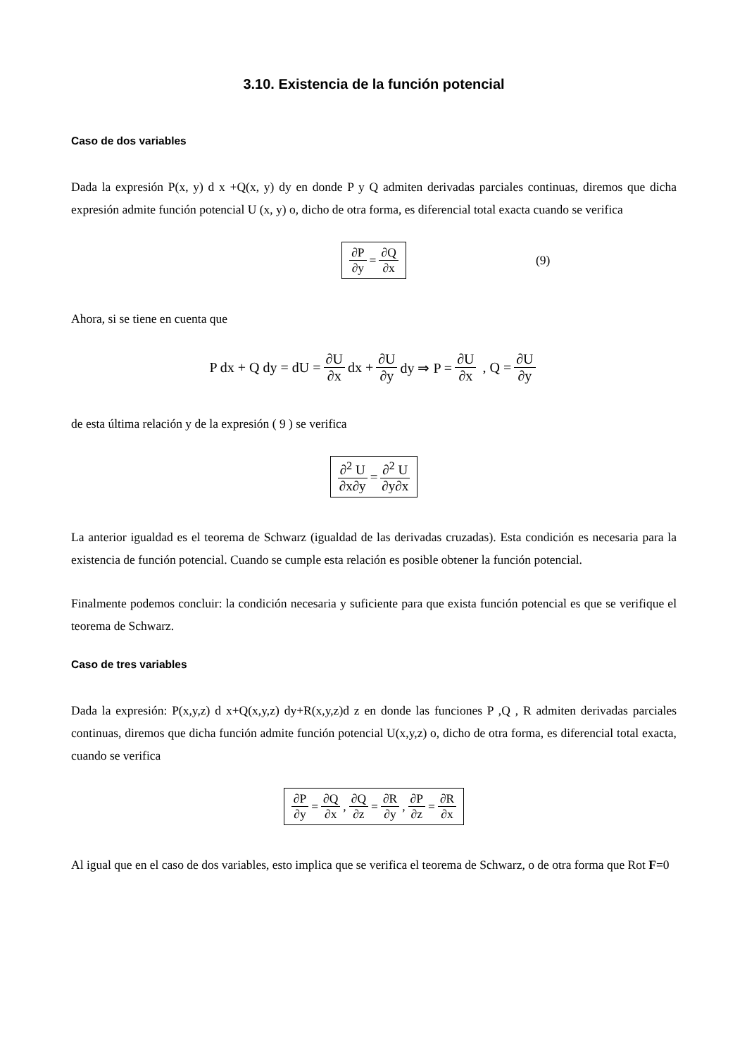3.10. Existencia de la función potencial
Caso de dos variables
Dada la expresión P(x, y) d x +Q(x, y) dy en donde P y Q admiten derivadas parciales continuas, diremos que dicha expresión admite función potencial U (x, y) o, dicho de otra forma, es diferencial total exacta cuando se verifica
∂P ∂y = ∂Q ∂x (9)
Ahora, si se tiene en cuenta que
P dx + Q dy = dU = ∂U ∂x dx + ∂U ∂y dy ⇒ P = ∂U ∂x , Q = ∂U ∂y
de esta última relación y de la expresión ( 9 ) se verifica
∂<sup>2</sup> U ∂x∂y = ∂<sup>2</sup> U ∂y∂x
La anterior igualdad es el teorema de Schwarz (igualdad de las derivadas cruzadas). Esta condición es necesaria para la existencia de función potencial. Cuando se cumple esta relación es posible obtener la función potencial.
Finalmente podemos concluir: la condición necesaria y suficiente para que exista función potencial es que se verifique el teorema de Schwarz.
Caso de tres variables
Dada la expresión: P(x,y,z) d x+Q(x,y,z) dy+R(x,y,z)d z en donde las funciones P ,Q , R admiten derivadas parciales continuas, diremos que dicha función admite función potencial U(x,y,z) o, dicho de otra forma, es diferencial total exacta, cuando se verifica
∂P ∂y = ∂Q ∂x , ∂Q ∂z = ∂R ∂y , ∂P ∂z = ∂R ∂x
Al igual que en el caso de dos variables, esto implica que se verifica el teorema de Schwarz, o de otra forma que Rot F=0